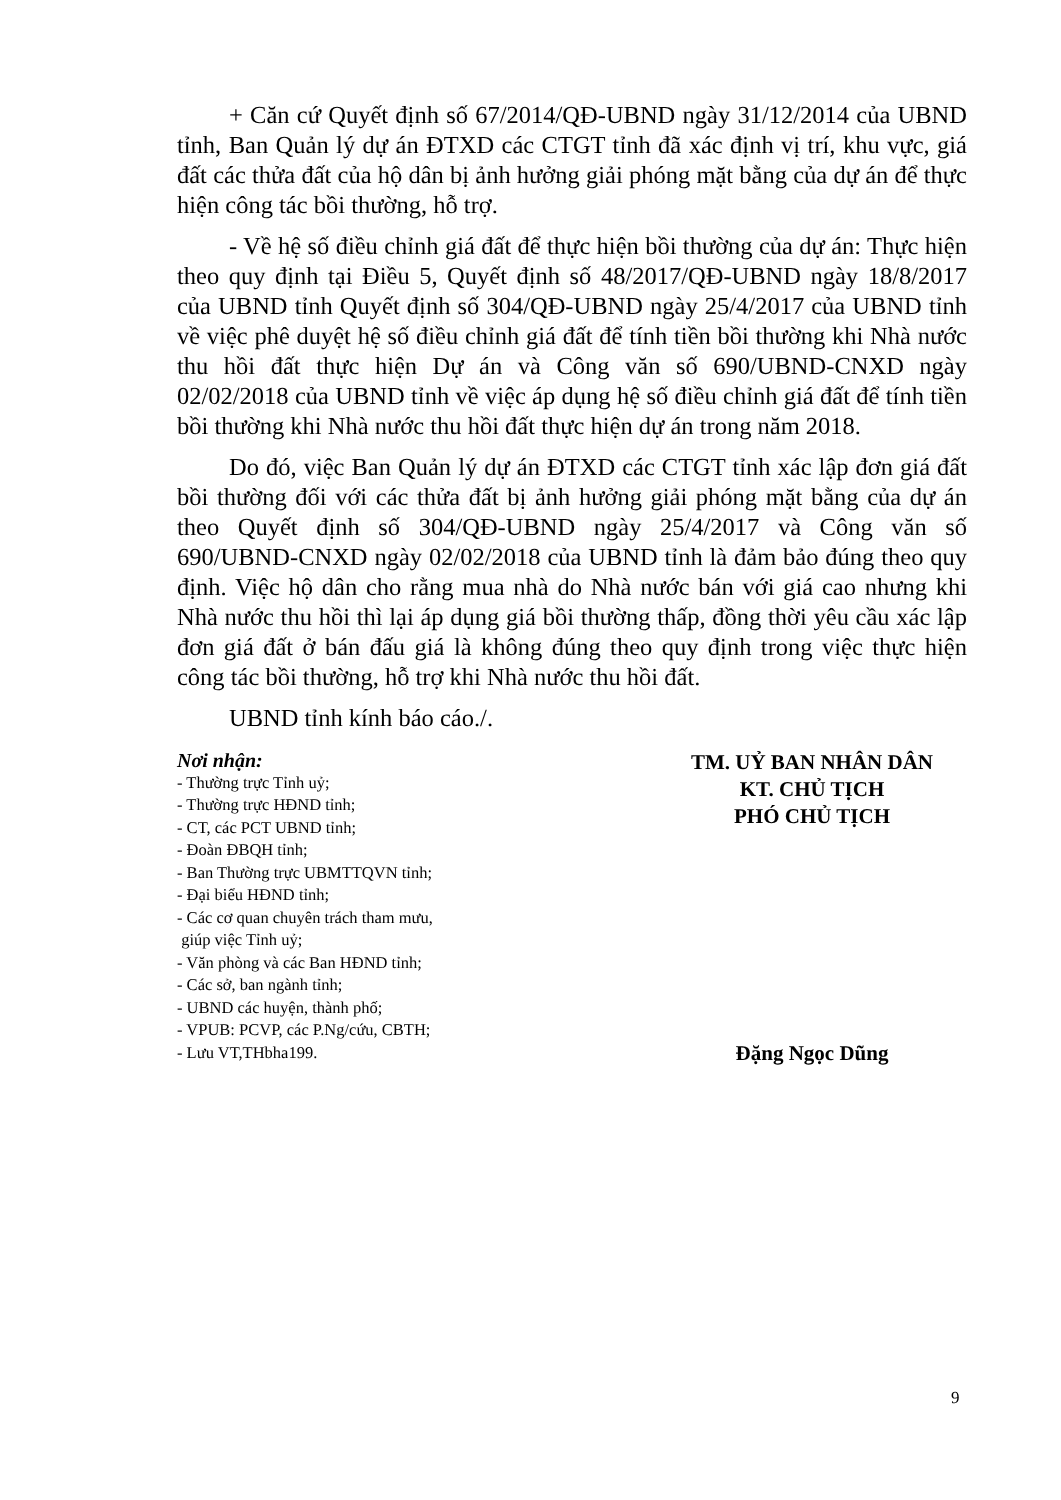+ Căn cứ Quyết định số 67/2014/QĐ-UBND ngày 31/12/2014 của UBND tỉnh, Ban Quản lý dự án ĐTXD các CTGT tỉnh đã xác định vị trí, khu vực, giá đất các thửa đất của hộ dân bị ảnh hưởng giải phóng mặt bằng của dự án để thực hiện công tác bồi thường, hỗ trợ.
- Về hệ số điều chỉnh giá đất để thực hiện bồi thường của dự án: Thực hiện theo quy định tại Điều 5, Quyết định số 48/2017/QĐ-UBND ngày 18/8/2017 của UBND tỉnh Quyết định số 304/QĐ-UBND ngày 25/4/2017 của UBND tỉnh về việc phê duyệt hệ số điều chỉnh giá đất để tính tiền bồi thường khi Nhà nước thu hồi đất thực hiện Dự án và Công văn số 690/UBND-CNXD ngày 02/02/2018 của UBND tỉnh về việc áp dụng hệ số điều chỉnh giá đất để tính tiền bồi thường khi Nhà nước thu hồi đất thực hiện dự án trong năm 2018.
Do đó, việc Ban Quản lý dự án ĐTXD các CTGT tỉnh xác lập đơn giá đất bồi thường đối với các thửa đất bị ảnh hưởng giải phóng mặt bằng của dự án theo Quyết định số 304/QĐ-UBND ngày 25/4/2017 và Công văn số 690/UBND-CNXD ngày 02/02/2018 của UBND tỉnh là đảm bảo đúng theo quy định. Việc hộ dân cho rằng mua nhà do Nhà nước bán với giá cao nhưng khi Nhà nước thu hồi thì lại áp dụng giá bồi thường thấp, đồng thời yêu cầu xác lập đơn giá đất ở bán đấu giá là không đúng theo quy định trong việc thực hiện công tác bồi thường, hỗ trợ khi Nhà nước thu hồi đất.
UBND tỉnh kính báo cáo./.
Nơi nhận:
- Thường trực Tỉnh uỷ;
- Thường trực HĐND tỉnh;
- CT, các PCT UBND tỉnh;
- Đoàn ĐBQH tỉnh;
- Ban Thường trực UBMTTQVN tỉnh;
- Đại biểu HĐND tỉnh;
- Các cơ quan chuyên trách tham mưu,
giúp việc Tỉnh uỷ;
- Văn phòng và các Ban HĐND tỉnh;
- Các sở, ban ngành tỉnh;
- UBND các huyện, thành phố;
- VPUB: PCVP, các P.Ng/cứu, CBTH;
- Lưu VT,THbha199.
TM. UỶ BAN NHÂN DÂN
KT. CHỦ TỊCH
PHÓ CHỦ TỊCH
Đặng Ngọc Dũng
9